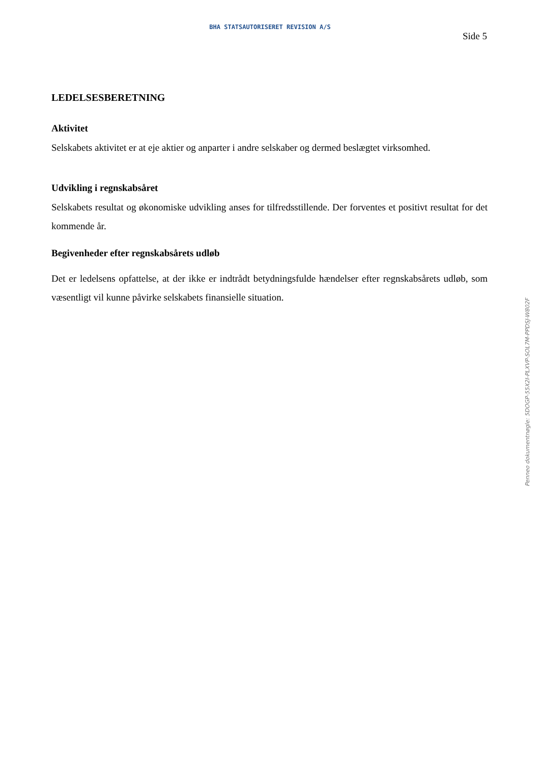BHA STATSAUTORISERET REVISION A/S
Side 5
LEDELSESBERETNING
Aktivitet
Selskabets aktivitet er at eje aktier og anparter i andre selskaber og dermed beslægtet virksomhed.
Udvikling i regnskabsåret
Selskabets resultat og økonomiske udvikling anses for tilfredsstillende. Der forventes et positivt resultat for det kommende år.
Begivenheder efter regnskabsårets udløb
Det er ledelsens opfattelse, at der ikke er indtrådt betydningsfulde hændelser efter regnskabsårets udløb, som væsentligt vil kunne påvirke selskabets finansielle situation.
Penneo dokumentnøgle: 5DOGP-55X2I-PLXVP-SOL7M-PPDSJ-W802F